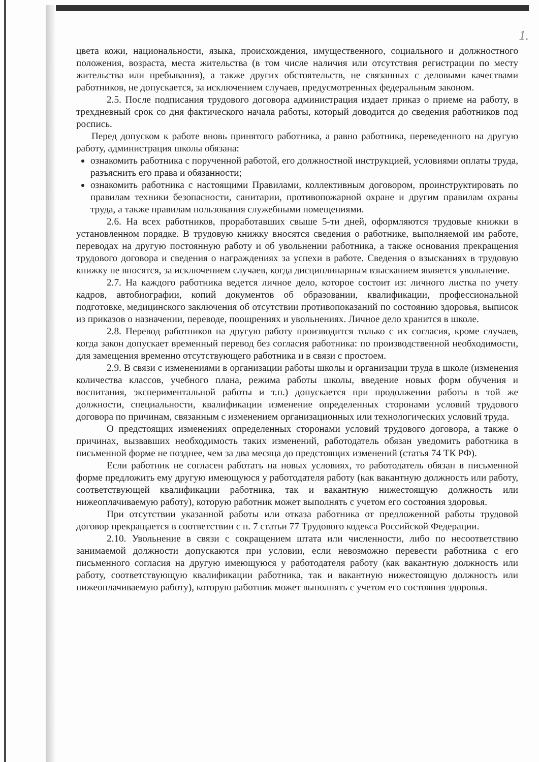1.
цвета кожи, национальности, языка, происхождения, имущественного, социального и должностного положения, возраста, места жительства (в том числе наличия или отсутствия регистрации по месту жительства или пребывания), а также других обстоятельств, не связанных с деловыми качествами работников, не допускается, за исключением случаев, предусмотренных федеральным законом.
2.5. После подписания трудового договора администрация издает приказ о приеме на работу, в трехдневный срок со дня фактического начала работы, который доводится до сведения работников под роспись.
Перед допуском к работе вновь принятого работника, а равно работника, переведенного на другую работу, администрация школы обязана:
ознакомить работника с порученной работой, его должностной инструкцией, условиями оплаты труда, разъяснить его права и обязанности;
ознакомить работника с настоящими Правилами, коллективным договором, проинструктировать по правилам техники безопасности, санитарии, противопожарной охране и другим правилам охраны труда, а также правилам пользования служебными помещениями.
2.6. На всех работников, проработавших свыше 5-ти дней, оформляются трудовые книжки в установленном порядке. В трудовую книжку вносятся сведения о работнике, выполняемой им работе, переводах на другую постоянную работу и об увольнении работника, а также основания прекращения трудового договора и сведения о награждениях за успехи в работе. Сведения о взысканиях в трудовую книжку не вносятся, за исключением случаев, когда дисциплинарным взысканием является увольнение.
2.7. На каждого работника ведется личное дело, которое состоит из: личного листка по учету кадров, автобиографии, копий документов об образовании, квалификации, профессиональной подготовке, медицинского заключения об отсутствии противопоказаний по состоянию здоровья, выписок из приказов о назначении, переводе, поощрениях и увольнениях. Личное дело хранится в школе.
2.8. Перевод работников на другую работу производится только с их согласия, кроме случаев, когда закон допускает временный перевод без согласия работника: по производственной необходимости, для замещения временно отсутствующего работника и в связи с простоем.
2.9. В связи с изменениями в организации работы школы и организации труда в школе (изменения количества классов, учебного плана, режима работы школы, введение новых форм обучения и воспитания, экспериментальной работы и т.п.) допускается при продолжении работы в той же должности, специальности, квалификации изменение определенных сторонами условий трудового договора по причинам, связанным с изменением организационных или технологических условий труда.
О предстоящих изменениях определенных сторонами условий трудового договора, а также о причинах, вызвавших необходимость таких изменений, работодатель обязан уведомить работника в письменной форме не позднее, чем за два месяца до предстоящих изменений (статья 74 ТК РФ).
Если работник не согласен работать на новых условиях, то работодатель обязан в письменной форме предложить ему другую имеющуюся у работодателя работу (как вакантную должность или работу, соответствующей квалификации работника, так и вакантную нижестоящую должность или нижеоплачиваемую работу), которую работник может выполнять с учетом его состояния здоровья.
При отсутствии указанной работы или отказа работника от предложенной работы трудовой договор прекращается в соответствии с п. 7 статьи 77 Трудового кодекса Российской Федерации.
2.10. Увольнение в связи с сокращением штата или численности, либо по несоответствию занимаемой должности допускаются при условии, если невозможно перевести работника с его письменного согласия на другую имеющуюся у работодателя работу (как вакантную должность или работу, соответствующую квалификации работника, так и вакантную нижестоящую должность или нижеоплачиваемую работу), которую работник может выполнять с учетом его состояния здоровья.